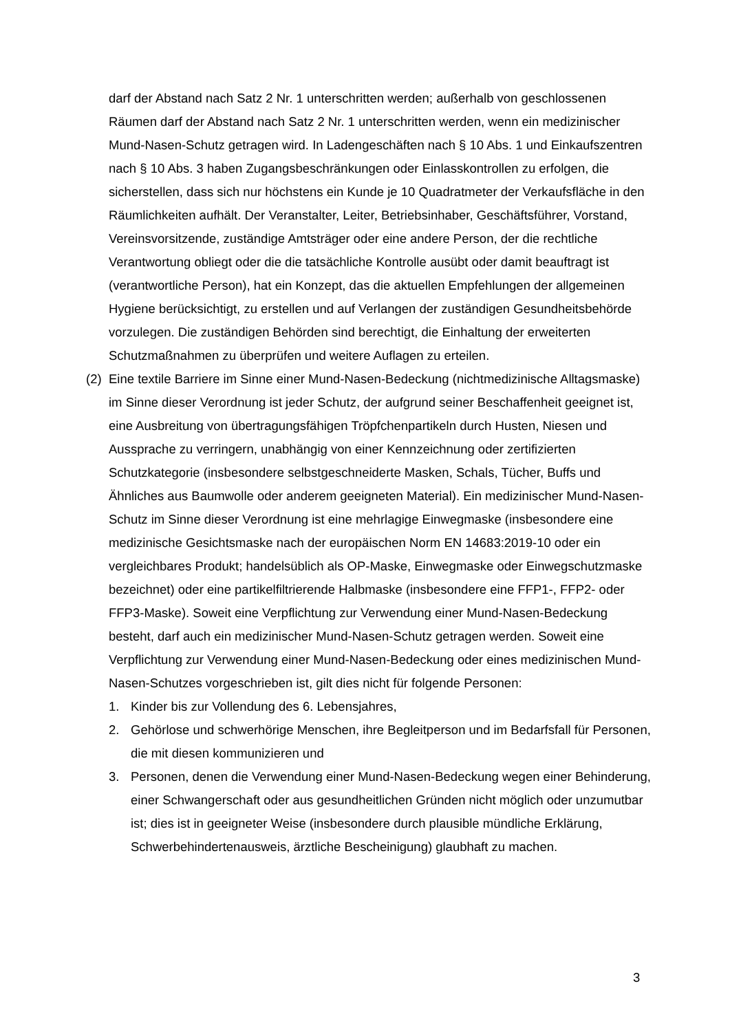darf der Abstand nach Satz 2 Nr. 1 unterschritten werden; außerhalb von geschlossenen Räumen darf der Abstand nach Satz 2 Nr. 1 unterschritten werden, wenn ein medizinischer Mund-Nasen-Schutz getragen wird. In Ladengeschäften nach § 10 Abs. 1 und Einkaufszentren nach § 10 Abs. 3 haben Zugangsbeschränkungen oder Einlasskontrollen zu erfolgen, die sicherstellen, dass sich nur höchstens ein Kunde je 10 Quadratmeter der Verkaufsfläche in den Räumlichkeiten aufhält. Der Veranstalter, Leiter, Betriebsinhaber, Geschäftsführer, Vorstand, Vereinsvorsitzende, zuständige Amtsträger oder eine andere Person, der die rechtliche Verantwortung obliegt oder die die tatsächliche Kontrolle ausübt oder damit beauftragt ist (verantwortliche Person), hat ein Konzept, das die aktuellen Empfehlungen der allgemeinen Hygiene berücksichtigt, zu erstellen und auf Verlangen der zuständigen Gesundheitsbehörde vorzulegen. Die zuständigen Behörden sind berechtigt, die Einhaltung der erweiterten Schutzmaßnahmen zu überprüfen und weitere Auflagen zu erteilen.
(2)
Eine textile Barriere im Sinne einer Mund-Nasen-Bedeckung (nichtmedizinische Alltagsmaske) im Sinne dieser Verordnung ist jeder Schutz, der aufgrund seiner Beschaffenheit geeignet ist, eine Ausbreitung von übertragungsfähigen Tröpfchenpartikeln durch Husten, Niesen und Aussprache zu verringern, unabhängig von einer Kennzeichnung oder zertifizierten Schutzkategorie (insbesondere selbstgeschneiderte Masken, Schals, Tücher, Buffs und Ähnliches aus Baumwolle oder anderem geeigneten Material). Ein medizinischer Mund-Nasen-Schutz im Sinne dieser Verordnung ist eine mehrlagige Einwegmaske (insbesondere eine medizinische Gesichtsmaske nach der europäischen Norm EN 14683:2019-10 oder ein vergleichbares Produkt; handelsüblich als OP-Maske, Einwegmaske oder Einwegschutzmaske bezeichnet) oder eine partikelfiltrierende Halbmaske (insbesondere eine FFP1-, FFP2- oder FFP3-Maske). Soweit eine Verpflichtung zur Verwendung einer Mund-Nasen-Bedeckung besteht, darf auch ein medizinischer Mund-Nasen-Schutz getragen werden. Soweit eine Verpflichtung zur Verwendung einer Mund-Nasen-Bedeckung oder eines medizinischen Mund-Nasen-Schutzes vorgeschrieben ist, gilt dies nicht für folgende Personen:
1. Kinder bis zur Vollendung des 6. Lebensjahres,
2. Gehörlose und schwerhörige Menschen, ihre Begleitperson und im Bedarfsfall für Personen, die mit diesen kommunizieren und
3. Personen, denen die Verwendung einer Mund-Nasen-Bedeckung wegen einer Behinderung, einer Schwangerschaft oder aus gesundheitlichen Gründen nicht möglich oder unzumutbar ist; dies ist in geeigneter Weise (insbesondere durch plausible mündliche Erklärung, Schwerbehindertenausweis, ärztliche Bescheinigung) glaubhaft zu machen.
3